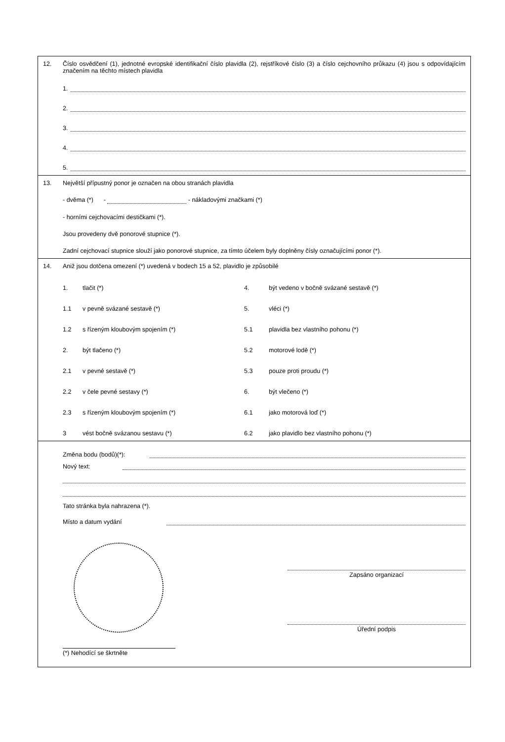12. Číslo osvědčení (1), jednotné evropské identifikační číslo plavidla (2), rejstříkové číslo (3) a číslo cejchovního průkazu (4) jsou s odpovídajícím značením na těchto místech plavidla
1.
2.
3.
4.
5.
13. Největší přípustný ponor je označen na obou stranách plavidla
- dvěma (*) - - nákladovými značkami (*)
- horními cejchovacími destičkami (*).
Jsou provedeny dvě ponorové stupnice (*).
Zadní cejchovací stupnice slouží jako ponorové stupnice, za tímto účelem byly doplněny čísly označujícími ponor (*).
14. Aniž jsou dotčena omezení (*) uvedená v bodech 15 a 52, plavidlo je způsobilé
1. tlačit (*) 4. být vedeno v bočně svázané sestavě (*) 1.1 v pevně svázané sestavě (*) 5. vléci (*) 1.2 s řízeným kloubovým spojením (*) 5.1 plavidla bez vlastního pohonu (*) 2. být tlačeno (*) 5.2 motorové lodě (*) 2.1 v pevné sestavě (*) 5.3 pouze proti proudu (*) 2.2 v čele pevné sestavy (*) 6. být vlečeno (*) 2.3 s řízeným kloubovým spojením (*) 6.1 jako motorová loď (*) 3 vést bočně svázanou sestavu (*) 6.2 jako plavidlo bez vlastního pohonu (*)
Změna bodu (bodů)(*):
Nový text:
Tato stránka byla nahrazena (*).
Místo a datum vydání
Zapsáno organizací
Úřední podpis
(*) Nehodící se škrtněte